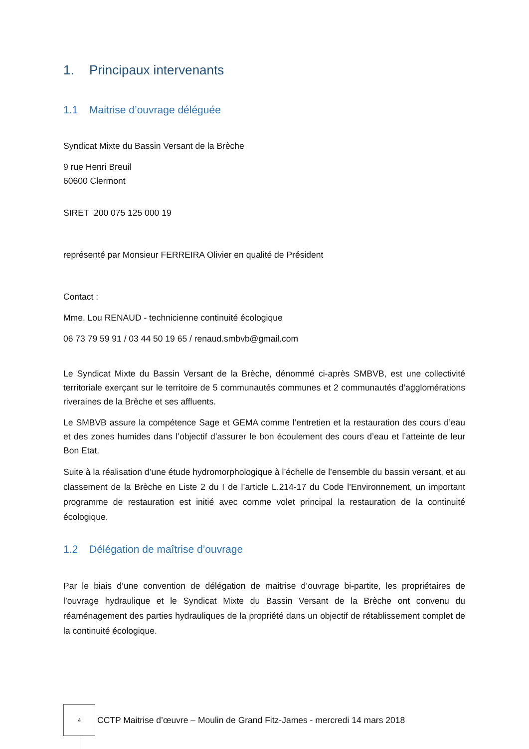1. Principaux intervenants
1.1 Maitrise d’ouvrage déléguée
Syndicat Mixte du Bassin Versant de la Brèche
9 rue Henri Breuil
60600 Clermont
SIRET 200 075 125 000 19
représenté par Monsieur FERREIRA Olivier en qualité de Président
Contact :
Mme. Lou RENAUD - technicienne continuité écologique
06 73 79 59 91 / 03 44 50 19 65 / renaud.smbvb@gmail.com
Le Syndicat Mixte du Bassin Versant de la Brèche, dénommé ci-après SMBVB, est une collectivité territoriale exerçant sur le territoire de 5 communautés communes et 2 communautés d’agglomérations riveraines de la Brèche et ses affluents.
Le SMBVB assure la compétence Sage et GEMA comme l’entretien et la restauration des cours d’eau et des zones humides dans l’objectif d’assurer le bon écoulement des cours d’eau et l’atteinte de leur Bon Etat.
Suite à la réalisation d’une étude hydromorphologique à l’échelle de l’ensemble du bassin versant, et au classement de la Brèche en Liste 2 du I de l’article L.214-17 du Code l’Environnement, un important programme de restauration est initié avec comme volet principal la restauration de la continuité écologique.
1.2 Délégation de maîtrise d’ouvrage
Par le biais d’une convention de délégation de maitrise d’ouvrage bi-partite, les propriétaires de l’ouvrage hydraulique et le Syndicat Mixte du Bassin Versant de la Brèche ont convenu du réaménagement des parties hydrauliques de la propriété dans un objectif de rétablissement complet de la continuité écologique.
4
CCTP Maitrise d’œuvre – Moulin de Grand Fitz-James - mercredi 14 mars 2018